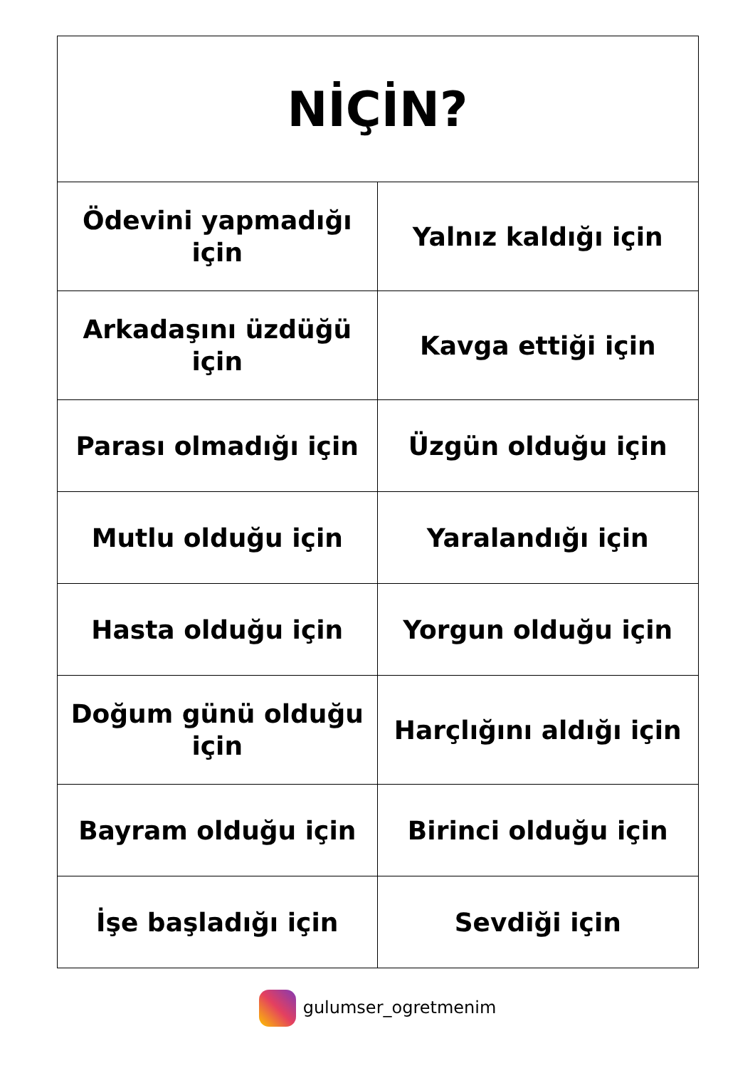| NİÇİN? | |
| --- | --- |
| Ödevini yapmadığı için | Yalnız kaldığı için |
| Arkadaşını üzdüğü için | Kavga ettiği için |
| Parası olmadığı için | Üzgün olduğu için |
| Mutlu olduğu için | Yaralandığı için |
| Hasta olduğu için | Yorgun olduğu için |
| Doğum günü olduğu için | Harçlığını aldığı için |
| Bayram olduğu için | Birinci olduğu için |
| İşe başladığı için | Sevdiği için |
gulumser_ogretmenim